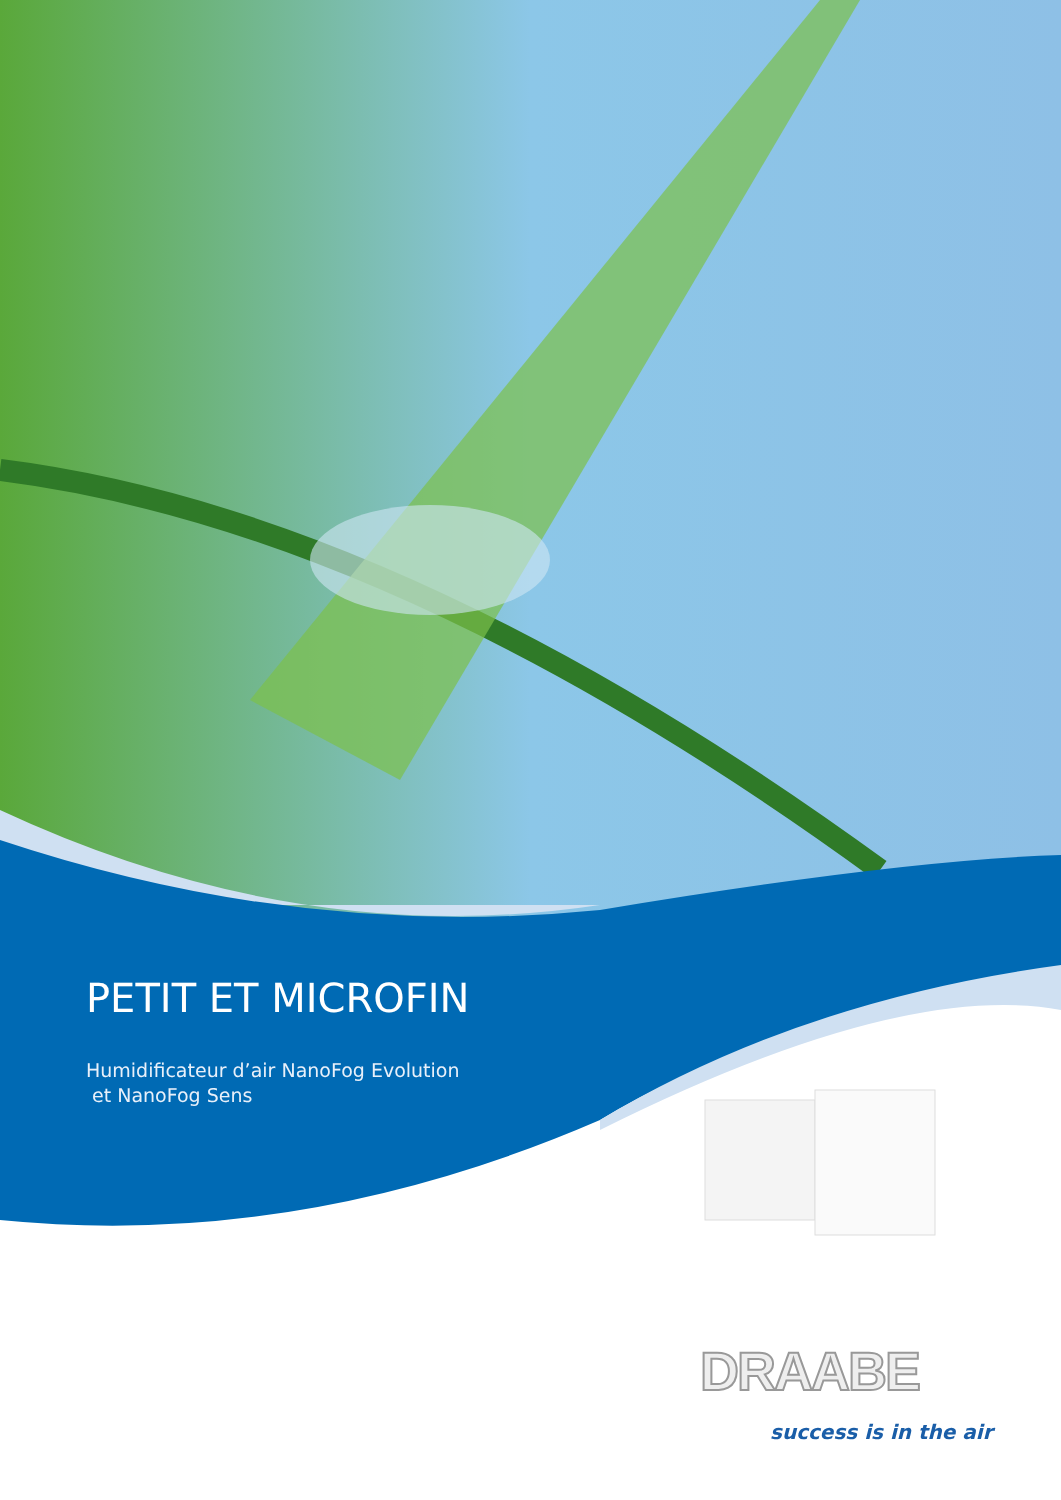PETIT ET MICROFIN
Humidificateur d’air NanoFog Evolution
et NanoFog Sens
DRAABE
success is in the air